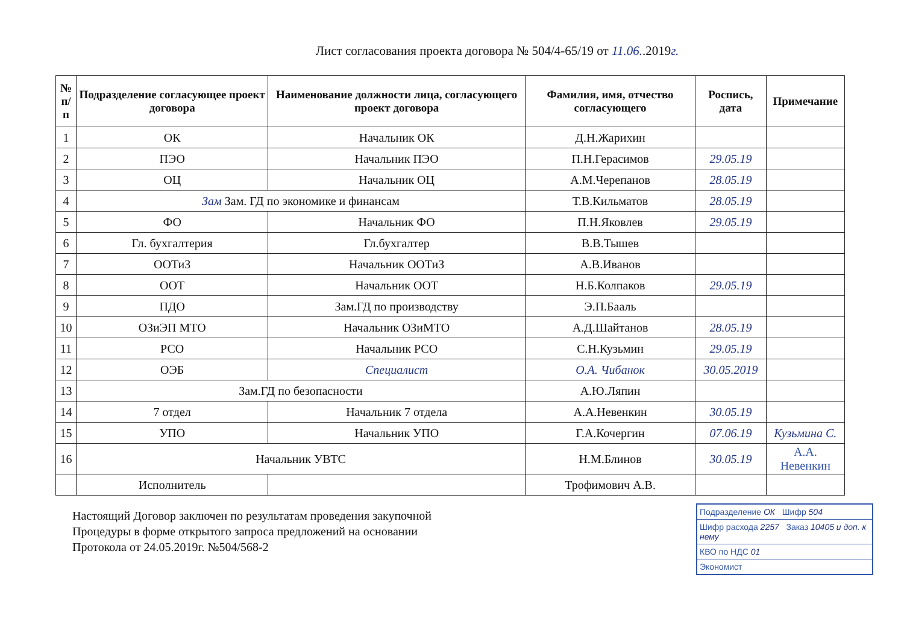Лист согласования проекта договора № 504/4-65/19 от 11.06..2019г.
| № п/п | Подразделение согласующее проект договора | Наименование должности лица, согласующего проект договора | Фамилия, имя, отчество согласующего | Роспись, дата | Примечание |
| --- | --- | --- | --- | --- | --- |
| 1 | ОК | Начальник ОК | Д.Н.Жарихин | | |
| 2 | ПЭО | Начальник ПЭО | П.Н.Герасимов | 29.05.19 | |
| 3 | ОЦ | Начальник ОЦ | А.М.Черепанов | 28.05.19 | |
| 4 | Зам Зам. ГД по экономике и финансам | | Т.В.Кильматов | 28.05.19 | |
| 5 | ФО | Начальник ФО | П.Н.Яковлев | 29.05.19 | |
| 6 | Гл. бухгалтерия | Гл.бухгалтер | В.В.Тышев | | |
| 7 | ООТиЗ | Начальник ООТиЗ | А.В.Иванов | | |
| 8 | ООТ | Начальник ООТ | Н.Б.Колпаков | 29.05.19 | |
| 9 | ПДО | Зам.ГД по производству | Э.П.Бааль | | |
| 10 | ОЗиЭП МТО | Начальник ОЗиМТО | А.Д.Шайтанов | 28.05.19 | |
| 11 | РСО | Начальник РСО | С.Н.Кузьмин | 29.05.19 | |
| 12 | ОЭБ | Специалист | О.А. Чибанок | 30.05.2019 | |
| 13 | Зам.ГД по безопасности | | А.Ю.Ляпин | | |
| 14 | 7 отдел | Начальник 7 отдела | А.А.Невенкин | 30.05.19 | |
| 15 | УПО | Начальник УПО | Г.А.Кочергин | 07.06.19 | Кузьмина С. |
| 16 | Начальник УВТС | | Н.М.Блинов | 30.05.19 | А.А. Невенкин |
| | Исполнитель | | Трофимович А.В. | | |
Настоящий Договор заключен по результатам проведения закупочной
Процедуры в форме открытого запроса предложений на основании
Протокола от 24.05.2019г. №504/568-2
Подразделение ОК Шифр 504
Шифр расхода 2257 Заказ 10405 и доп. к нему
КВО по НДС 01
Экономист